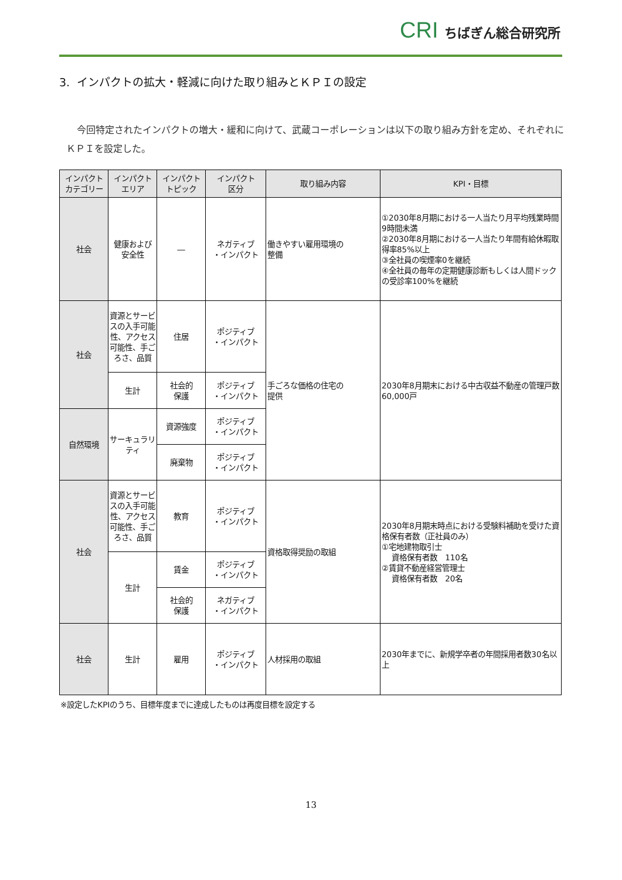CRI ちばぎん総合研究所
3. インパクトの拡大・軽減に向けた取り組みとＫＰＩの設定
今回特定されたインパクトの増大・緩和に向けて、武蔵コーポレーションは以下の取り組み方針を定め、それぞれにＫＰＩを設定した。
| インパクト カテゴリー | インパクト エリア | インパクト トピック | インパクト 区分 | 取り組み内容 | KPI・目標 |
| --- | --- | --- | --- | --- | --- |
| 社会 | 健康および 安全性 | ― | ネガティブ ・インパクト | 働きやすい雇用環境の 整備 | ①2030年8月期における一人当たり月平均残業時間9時間未満 ②2030年8月期における一人当たり年間有給休暇取得率85%以上 ③全社員の喫煙率0を継続 ④全社員の毎年の定期健康診断もしくは人間ドックの受診率100%を継続 |
| 社会 | 資源とサービスの入手可能性、アクセス可能性、手ごろさ、品質 | 住居 | ポジティブ ・インパクト | 手ごろな価格の住宅の 提供 | 2030年8月期末における中古収益不動産の管理戸数 60,000戸 |
| | 生計 | 社会的 保護 | ポジティブ ・インパクト | | |
| 自然環境 | サーキュラリティ | 資源強度 | ポジティブ ・インパクト | | |
| | | 廃棄物 | ポジティブ ・インパクト | | |
| 社会 | 資源とサービスの入手可能性、アクセス可能性、手ごろさ、品質 | 教育 | ポジティブ ・インパクト | 資格取得奨励の取組 | 2030年8月期末時点における受験料補助を受けた資格保有者数（正社員のみ） ①宅地建物取引士 資格保有者数 110名 ②賃貸不動産経営管理士 資格保有者数 20名 |
| | 生計 | 賃金 | ポジティブ ・インパクト | | |
| | | 社会的 保護 | ネガティブ ・インパクト | | |
| 社会 | 生計 | 雇用 | ポジティブ ・インパクト | 人材採用の取組 | 2030年までに、新規学卒者の年間採用者数30名以上 |
※設定したKPIのうち、目標年度までに達成したものは再度目標を設定する
13